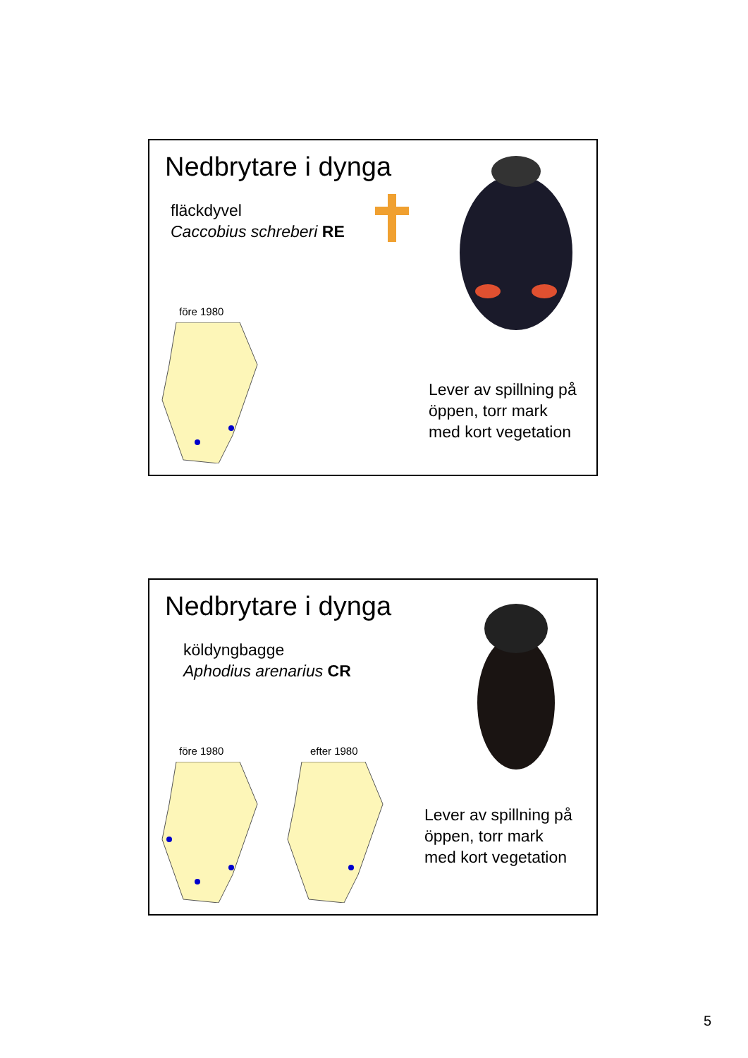Nedbrytare i dynga
fläckdyvel
Caccobius schreberi RE
före 1980
Lever av spillning på
öppen, torr mark
med kort vegetation
Nedbrytare i dynga
köldyngbagge
Aphodius arenarius CR
före 1980 efter 1980
Lever av spillning på
öppen, torr mark
med kort vegetation
5